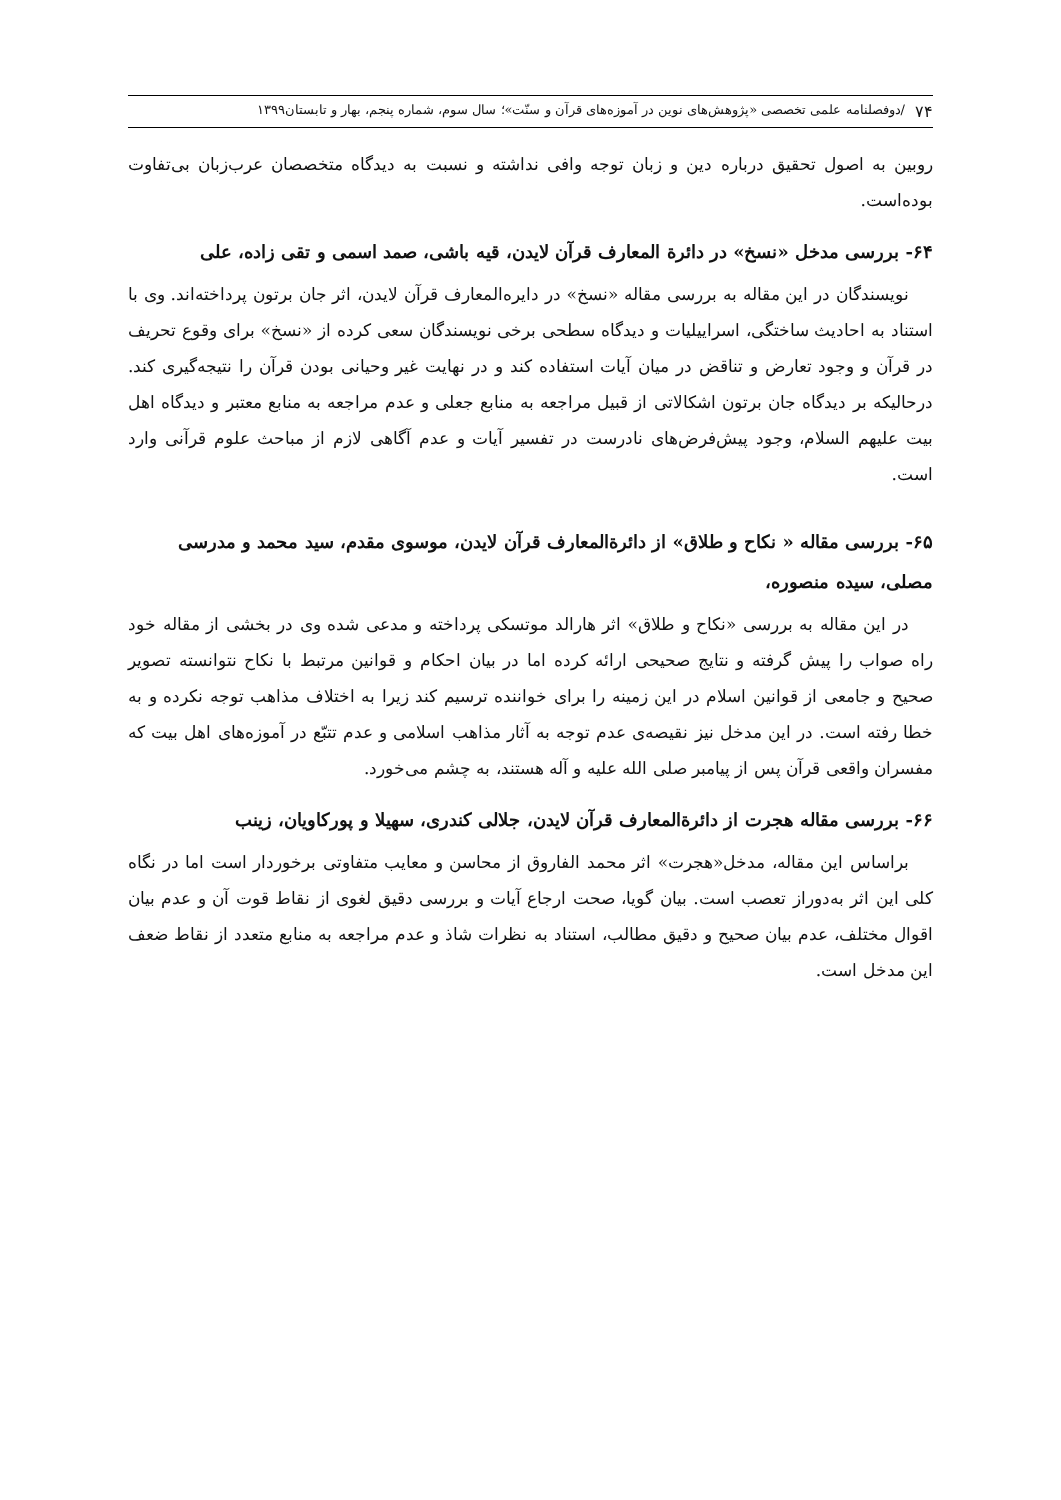۷۴ /دوفصلنامه علمی تخصصی «پژوهش‌های نوین در آموزه‌های قرآن و سنّت»؛ سال سوم، شماره پنجم، بهار و تابستان۱۳۹۹
روبین به اصول تحقیق درباره دین و زبان توجه وافی نداشته و نسبت به دیدگاه متخصصان عرب‌زبان بی‌تفاوت بوده‌است.
۶۴- بررسی مدخل «نسخ» در دائرة المعارف قرآن لایدن، قیه باشی، صمد اسمی و تقی زاده، علی
نویسندگان در این مقاله به بررسی مقاله «نسخ» در دایره‌المعارف قرآن لایدن، اثر جان برتون پرداخته‌اند. وی با استناد به احادیث ساختگی، اسراییلیات و دیدگاه سطحی برخی نویسندگان سعی کرده از «نسخ» برای وقوع تحریف در قرآن و وجود تعارض و تناقض در میان آیات استفاده کند و در نهایت غیر وحیانی بودن قرآن را نتیجه‌گیری کند. درحالیکه بر دیدگاه جان برتون اشکالاتی از قبیل مراجعه به منابع جعلی و عدم مراجعه به منابع معتبر و دیدگاه اهل بیت علیهم السلام، وجود پیش‌فرض‌های نادرست در تفسیر آیات و عدم آگاهی لازم از مباحث علوم قرآنی وارد است.
۶۵- بررسی مقاله « نکاح و طلاق» از دائرةالمعارف قرآن لایدن، موسوی مقدم، سید محمد و مدرسی مصلی، سیده منصوره،
در این مقاله به بررسی «نکاح و طلاق» اثر هارالد موتسکی پرداخته و مدعی شده وی در بخشی از مقاله خود راه صواب را پیش گرفته و نتایج صحیحی ارائه کرده اما در بیان احکام و قوانین مرتبط با نکاح نتوانسته تصویر صحیح و جامعی از قوانین اسلام در این زمینه را برای خواننده ترسیم کند زیرا به اختلاف مذاهب توجه نکرده و به خطا رفته است. در این مدخل نیز نقیصه‌ی عدم توجه به آثار مذاهب اسلامی و عدم تتبّع در آموزه‌های اهل بیت که مفسران واقعی قرآن پس از پیامبر صلی الله علیه و آله هستند، به چشم می‌خورد.
۶۶- بررسی مقاله هجرت از دائرةالمعارف قرآن لایدن، جلالی کندری، سهیلا و پورکاویان، زینب
براساس این مقاله، مدخل«هجرت» اثر محمد الفاروق از محاسن و معایب متفاوتی برخوردار است اما در نگاه کلی این اثر به‌دوراز تعصب است. بیان گویا، صحت ارجاع آیات و بررسی دقیق لغوی از نقاط قوت آن و عدم بیان اقوال مختلف، عدم بیان صحیح و دقیق مطالب، استناد به نظرات شاذ و عدم مراجعه به منابع متعدد از نقاط ضعف این مدخل است.